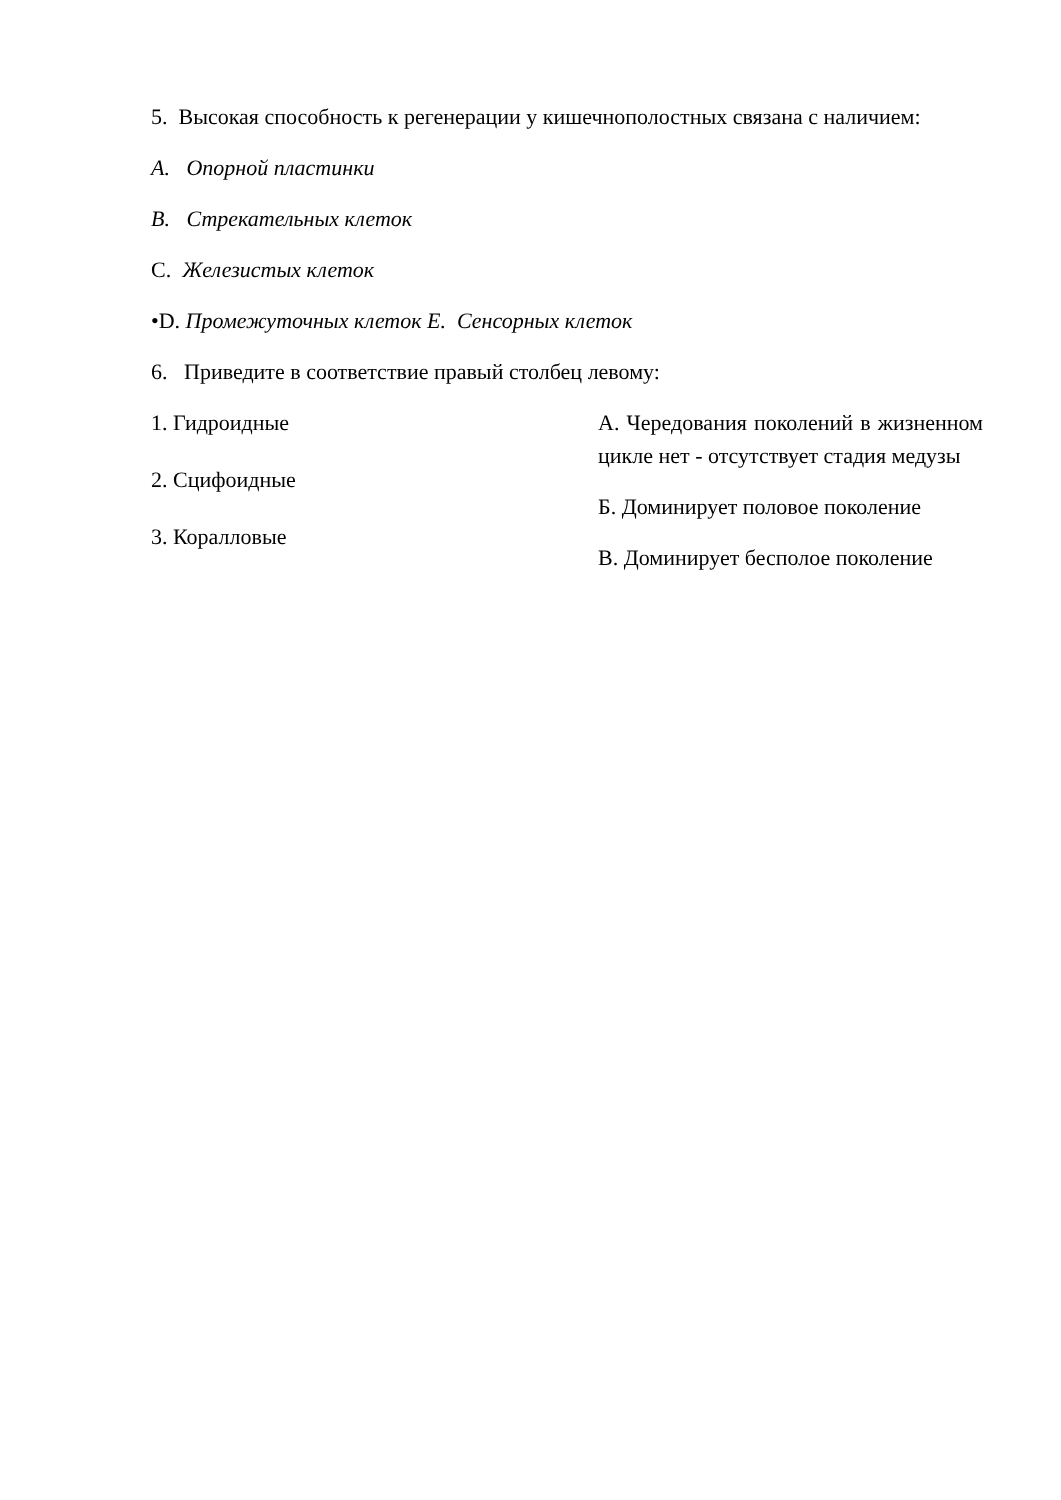5. Высокая способность к регенерации у кишечнополостных связана с наличием:
А. Опорной пластинки
В. Стрекательных клеток
С. Железистых клеток
•D. Промежуточных клеток Е. Сенсорных клеток
6. Приведите в соответствие правый столбец левому:
1. Гидроидные
2. Сцифоидные
3. Коралловые
А. Чередования поколений в жизненном цикле нет - отсутствует стадия медузы
Б. Доминирует половое поколение
В. Доминирует бесполое поколение